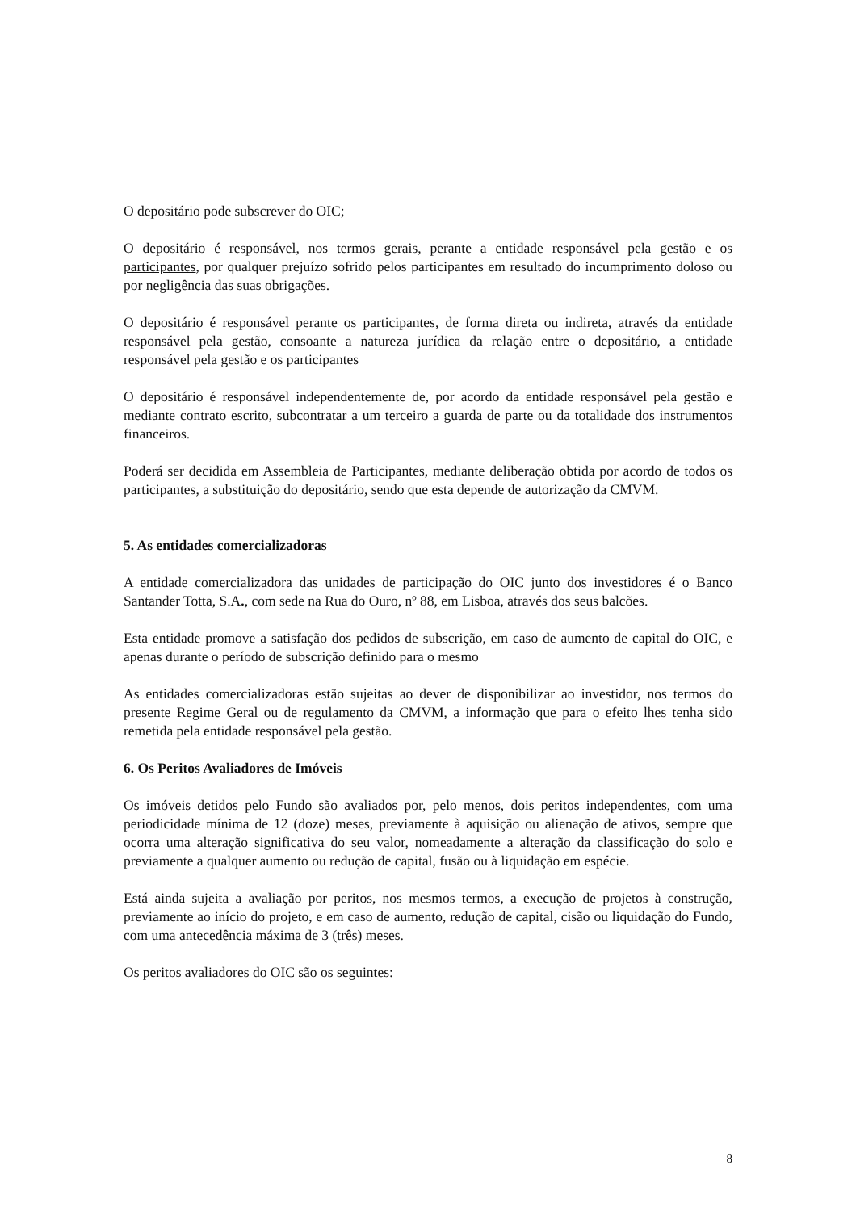O depositário pode subscrever do OIC;
O depositário é responsável, nos termos gerais, perante a entidade responsável pela gestão e os participantes, por qualquer prejuízo sofrido pelos participantes em resultado do incumprimento doloso ou por negligência das suas obrigações.
O depositário é responsável perante os participantes, de forma direta ou indireta, através da entidade responsável pela gestão, consoante a natureza jurídica da relação entre o depositário, a entidade responsável pela gestão e os participantes
O depositário é responsável independentemente de, por acordo da entidade responsável pela gestão e mediante contrato escrito, subcontratar a um terceiro a guarda de parte ou da totalidade dos instrumentos financeiros.
Poderá ser decidida em Assembleia de Participantes, mediante deliberação obtida por acordo de todos os participantes, a substituição do depositário, sendo que esta depende de autorização da CMVM.
5. As entidades comercializadoras
A entidade comercializadora das unidades de participação do OIC junto dos investidores é o Banco Santander Totta, S.A., com sede na Rua do Ouro, nº 88, em Lisboa, através dos seus balcões.
Esta entidade promove a satisfação dos pedidos de subscrição, em caso de aumento de capital do OIC, e apenas durante o período de subscrição definido para o mesmo
As entidades comercializadoras estão sujeitas ao dever de disponibilizar ao investidor, nos termos do presente Regime Geral ou de regulamento da CMVM, a informação que para o efeito lhes tenha sido remetida pela entidade responsável pela gestão.
6. Os Peritos Avaliadores de Imóveis
Os imóveis detidos pelo Fundo são avaliados por, pelo menos, dois peritos independentes, com uma periodicidade mínima de 12 (doze) meses, previamente à aquisição ou alienação de ativos, sempre que ocorra uma alteração significativa do seu valor, nomeadamente a alteração da classificação do solo e previamente a qualquer aumento ou redução de capital, fusão ou à liquidação em espécie.
Está ainda sujeita a avaliação por peritos, nos mesmos termos, a execução de projetos à construção, previamente ao início do projeto, e em caso de aumento, redução de capital, cisão ou liquidação do Fundo, com uma antecedência máxima de 3 (três) meses.
Os peritos avaliadores do OIC são os seguintes:
8